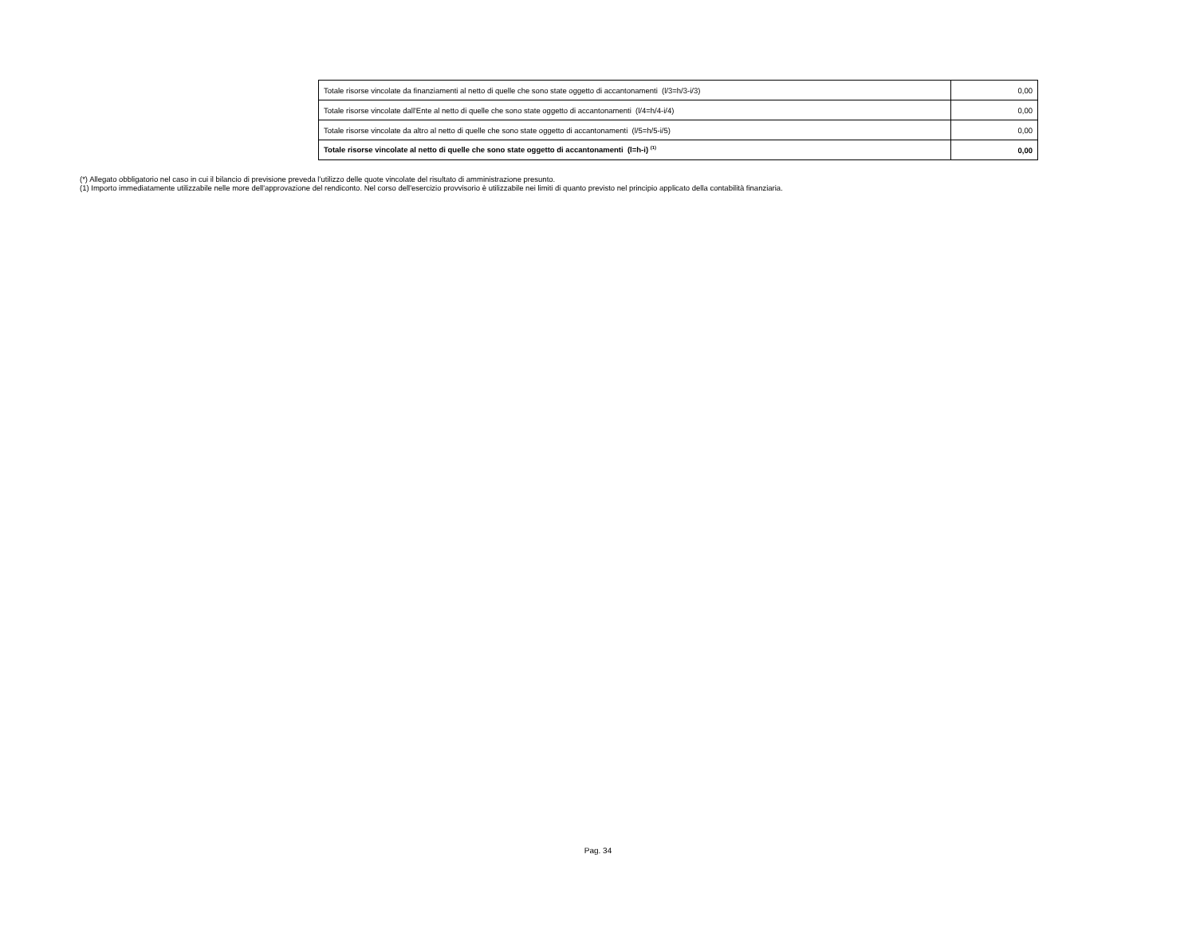| Totale risorse vincolate da finanziamenti al netto di quelle che sono state oggetto di accantonamenti (l/3=h/3-i/3) | 0,00 |
| Totale risorse vincolate dall'Ente al netto di quelle che sono state oggetto di accantonamenti (l/4=h/4-i/4) | 0,00 |
| Totale risorse vincolate da altro al netto di quelle che sono state oggetto di accantonamenti (l/5=h/5-i/5) | 0,00 |
| Totale risorse vincolate al netto di quelle che sono state oggetto di accantonamenti (l=h-i) <sup>(1)</sup> | 0,00 |
(*) Allegato obbligatorio nel caso in cui il bilancio di previsione preveda l’utilizzo delle quote vincolate del risultato di amministrazione presunto.
(1) Importo immediatamente utilizzabile nelle more dell'approvazione del rendiconto. Nel corso dell'esercizio provvisorio è utilizzabile nei limiti di quanto previsto nel principio applicato della contabilità finanziaria.
Pag. 34